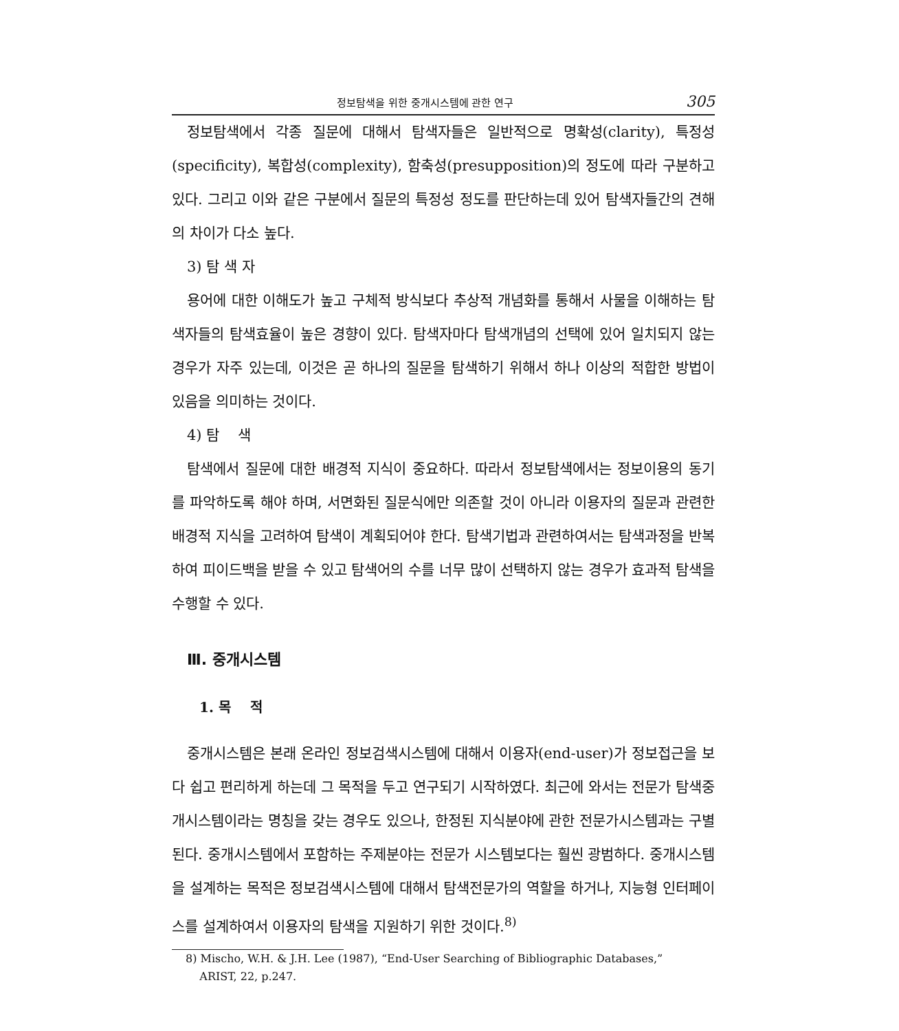정보탐색을 위한 중개시스템에 관한 연구 305
정보탐색에서 각종 질문에 대해서 탐색자들은 일반적으로 명확성(clarity), 특정성(specificity), 복합성(complexity), 함축성(presupposition)의 정도에 따라 구분하고 있다. 그리고 이와 같은 구분에서 질문의 특정성 정도를 판단하는데 있어 탐색자들간의 견해의 차이가 다소 높다.
3) 탐 색 자
용어에 대한 이해도가 높고 구체적 방식보다 추상적 개념화를 통해서 사물을 이해하는 탐색자들의 탐색효율이 높은 경향이 있다. 탐색자마다 탐색개념의 선택에 있어 일치되지 않는 경우가 자주 있는데, 이것은 곧 하나의 질문을 탐색하기 위해서 하나 이상의 적합한 방법이 있음을 의미하는 것이다.
4) 탐 색
탐색에서 질문에 대한 배경적 지식이 중요하다. 따라서 정보탐색에서는 정보이용의 동기를 파악하도록 해야 하며, 서면화된 질문식에만 의존할 것이 아니라 이용자의 질문과 관련한 배경적 지식을 고려하여 탐색이 계획되어야 한다. 탐색기법과 관련하여서는 탐색과정을 반복하여 피이드백을 받을 수 있고 탐색어의 수를 너무 많이 선택하지 않는 경우가 효과적 탐색을 수행할 수 있다.
Ⅲ. 중개시스템
1. 목 적
중개시스템은 본래 온라인 정보검색시스템에 대해서 이용자(end-user)가 정보접근을 보다 쉽고 편리하게 하는데 그 목적을 두고 연구되기 시작하였다. 최근에 와서는 전문가 탐색중개시스템이라는 명칭을 갖는 경우도 있으나, 한정된 지식분야에 관한 전문가시스템과는 구별된다. 중개시스템에서 포함하는 주제분야는 전문가 시스템보다는 훨씬 광범하다. 중개시스템을 설계하는 목적은 정보검색시스템에 대해서 탐색전문가의 역할을 하거나, 지능형 인터페이스를 설계하여서 이용자의 탐색을 지원하기 위한 것이다.<sup>8)</sup>
8) Mischo, W.H. & J.H. Lee (1987), “End-User Searching of Bibliographic Databases,”
ARIST, 22, p.247.